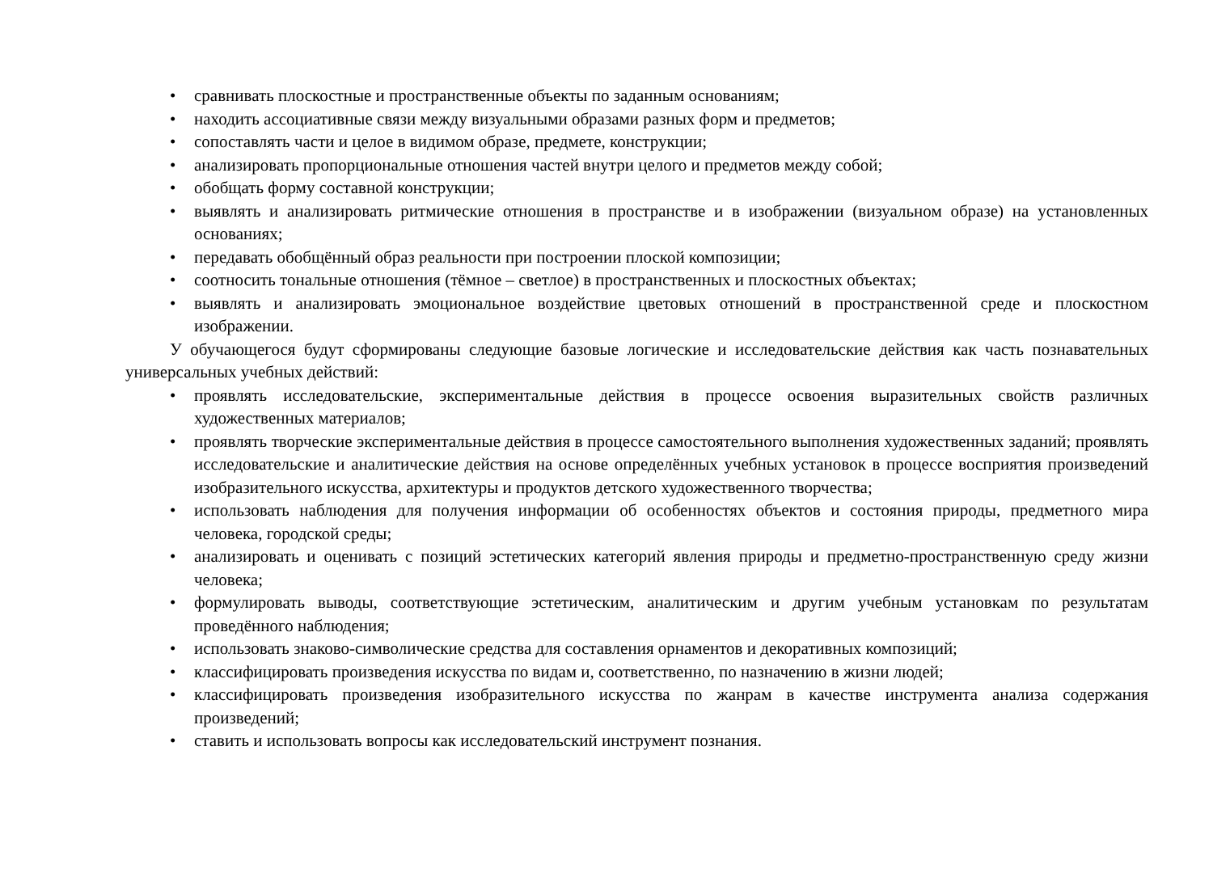• сравнивать плоскостные и пространственные объекты по заданным основаниям;
• находить ассоциативные связи между визуальными образами разных форм и предметов;
• сопоставлять части и целое в видимом образе, предмете, конструкции;
• анализировать пропорциональные отношения частей внутри целого и предметов между собой;
• обобщать форму составной конструкции;
• выявлять и анализировать ритмические отношения в пространстве и в изображении (визуальном образе) на установленных основаниях;
• передавать обобщённый образ реальности при построении плоской композиции;
• соотносить тональные отношения (тёмное – светлое) в пространственных и плоскостных объектах;
• выявлять и анализировать эмоциональное воздействие цветовых отношений в пространственной среде и плоскостном изображении.
У обучающегося будут сформированы следующие базовые логические и исследовательские действия как часть познавательных универсальных учебных действий:
• проявлять исследовательские, экспериментальные действия в процессе освоения выразительных свойств различных художественных материалов;
• проявлять творческие экспериментальные действия в процессе самостоятельного выполнения художественных заданий; проявлять исследовательские и аналитические действия на основе определённых учебных установок в процессе восприятия произведений изобразительного искусства, архитектуры и продуктов детского художественного творчества;
• использовать наблюдения для получения информации об особенностях объектов и состояния природы, предметного мира человека, городской среды;
• анализировать и оценивать с позиций эстетических категорий явления природы и предметно-пространственную среду жизни человека;
• формулировать выводы, соответствующие эстетическим, аналитическим и другим учебным установкам по результатам проведённого наблюдения;
• использовать знаково-символические средства для составления орнаментов и декоративных композиций;
• классифицировать произведения искусства по видам и, соответственно, по назначению в жизни людей;
• классифицировать произведения изобразительного искусства по жанрам в качестве инструмента анализа содержания произведений;
• ставить и использовать вопросы как исследовательский инструмент познания.